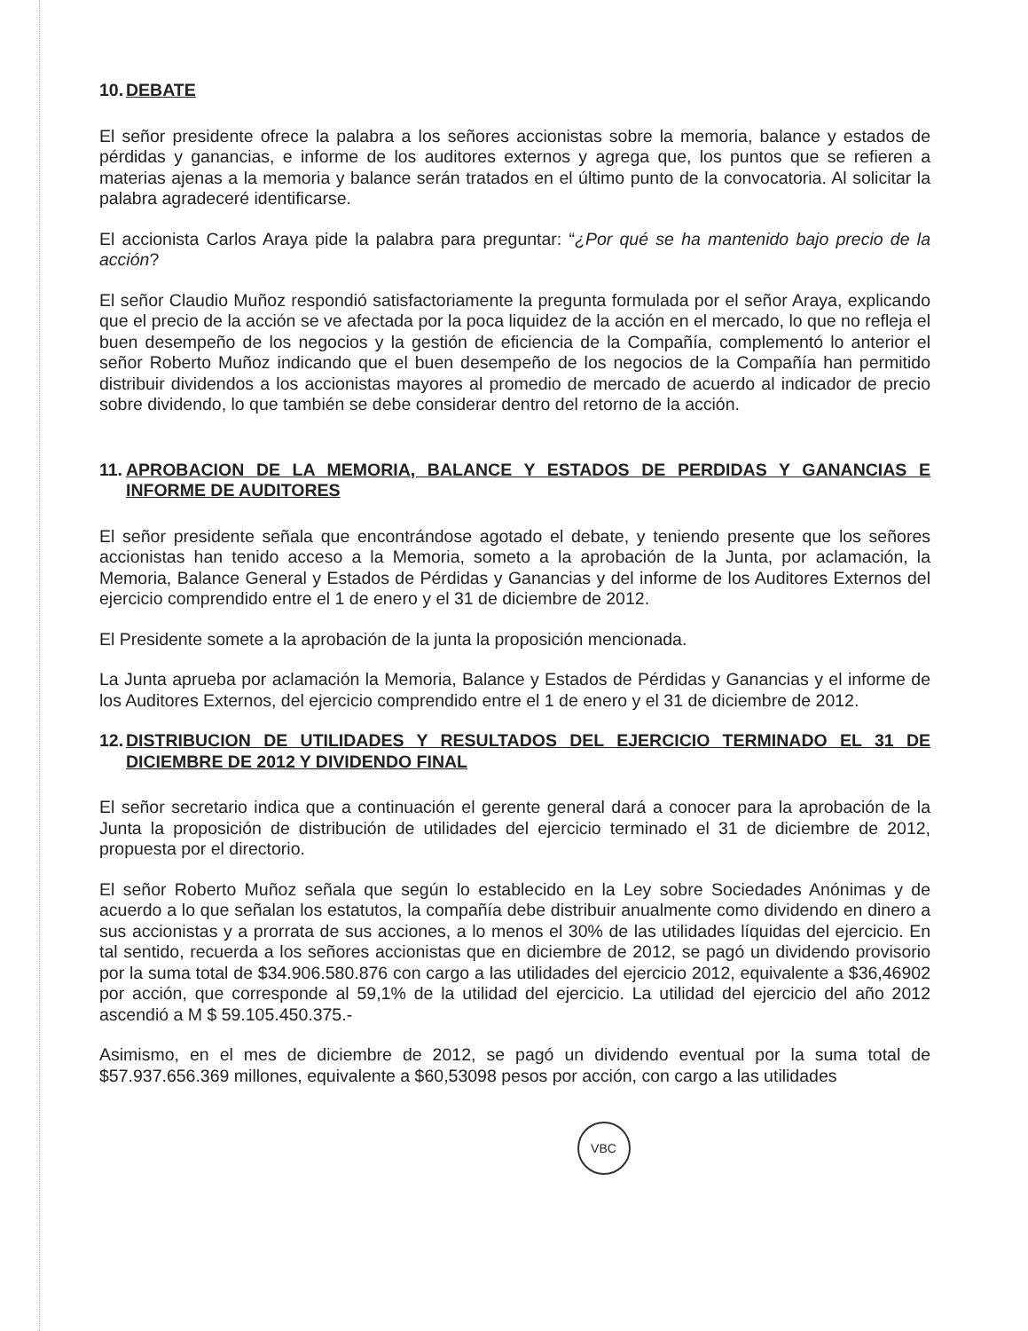10. DEBATE
El señor presidente ofrece la palabra a los señores accionistas sobre la memoria, balance y estados de pérdidas y ganancias, e informe de los auditores externos y agrega que, los puntos que se refieren a materias ajenas a la memoria y balance serán tratados en el último punto de la convocatoria. Al solicitar la palabra agradeceré identificarse.
El accionista Carlos Araya pide la palabra para preguntar: “¿Por qué se ha mantenido bajo precio de la acción?
El señor Claudio Muñoz respondió satisfactoriamente la pregunta formulada por el señor Araya, explicando que el precio de la acción se ve afectada por la poca liquidez de la acción en el mercado, lo que no refleja el buen desempeño de los negocios y la gestión de eficiencia de la Compañía, complementó lo anterior el señor Roberto Muñoz indicando que el buen desempeño de los negocios de la Compañía han permitido distribuir dividendos a los accionistas mayores al promedio de mercado de acuerdo al indicador de precio sobre dividendo, lo que también se debe considerar dentro del retorno de la acción.
11. APROBACION DE LA MEMORIA, BALANCE Y ESTADOS DE PERDIDAS Y GANANCIAS E INFORME DE AUDITORES
El señor presidente señala que encontrándose agotado el debate, y teniendo presente que los señores accionistas han tenido acceso a la Memoria, someto a la aprobación de la Junta, por aclamación, la Memoria, Balance General y Estados de Pérdidas y Ganancias y del informe de los Auditores Externos del ejercicio comprendido entre el 1 de enero y el 31 de diciembre de 2012.
El Presidente somete a la aprobación de la junta la proposición mencionada.
La Junta aprueba por aclamación la Memoria, Balance y Estados de Pérdidas y Ganancias y el informe de los Auditores Externos, del ejercicio comprendido entre el 1 de enero y el 31 de diciembre de 2012.
12. DISTRIBUCION DE UTILIDADES Y RESULTADOS DEL EJERCICIO TERMINADO EL 31 DE DICIEMBRE DE 2012 Y DIVIDENDO FINAL
El señor secretario indica que a continuación el gerente general dará a conocer para la aprobación de la Junta la proposición de distribución de utilidades del ejercicio terminado el 31 de diciembre de 2012, propuesta por el directorio.
El señor Roberto Muñoz señala que según lo establecido en la Ley sobre Sociedades Anónimas y de acuerdo a lo que señalan los estatutos, la compañía debe distribuir anualmente como dividendo en dinero a sus accionistas y a prorrata de sus acciones, a lo menos el 30% de las utilidades líquidas del ejercicio. En tal sentido, recuerda a los señores accionistas que en diciembre de 2012, se pagó un dividendo provisorio por la suma total de $34.906.580.876 con cargo a las utilidades del ejercicio 2012, equivalente a $36,46902 por acción, que corresponde al 59,1% de la utilidad del ejercicio. La utilidad del ejercicio del año 2012 ascendió a M $ 59.105.450.375.-
Asimismo, en el mes de diciembre de 2012, se pagó un dividendo eventual por la suma total de $57.937.656.369 millones, equivalente a $60,53098 pesos por acción, con cargo a las utilidades
VBC